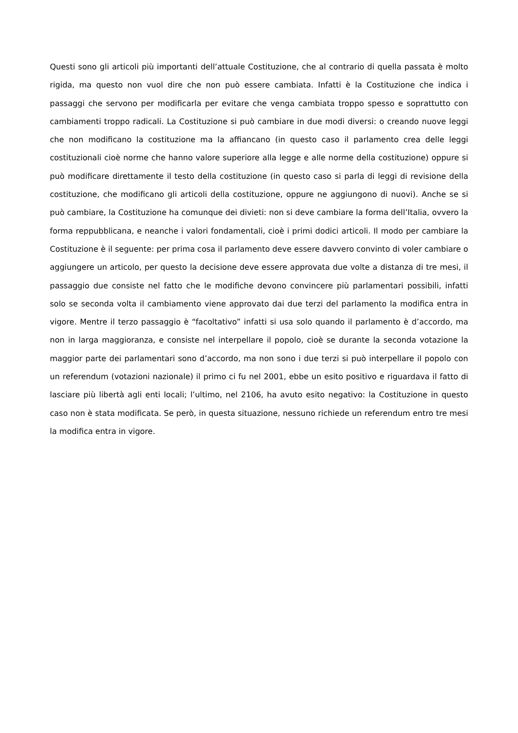Questi sono gli articoli più importanti dell’attuale Costituzione, che al contrario di quella passata è molto rigida, ma questo non vuol dire che non può essere cambiata. Infatti è la Costituzione che indica i passaggi che servono per modificarla per evitare che venga cambiata troppo spesso e soprattutto con cambiamenti troppo radicali. La Costituzione si può cambiare in due modi diversi: o creando nuove leggi che non modificano la costituzione ma la affiancano (in questo caso il parlamento crea delle leggi costituzionali cioè norme che hanno valore superiore alla legge e alle norme della costituzione) oppure si può modificare direttamente il testo della costituzione (in questo caso si parla di leggi di revisione della costituzione, che modificano gli articoli della costituzione, oppure ne aggiungono di nuovi). Anche se si può cambiare, la Costituzione ha comunque dei divieti: non si deve cambiare la forma dell’Italia, ovvero la forma reppubblicana, e neanche i valori fondamentali, cioè i primi dodici articoli. Il modo per cambiare la Costituzione è il seguente: per prima cosa il parlamento deve essere davvero convinto di voler cambiare o aggiungere un articolo, per questo la decisione deve essere approvata due volte a distanza di tre mesi, il passaggio due consiste nel fatto che le modifiche devono convincere più parlamentari possibili, infatti solo se seconda volta il cambiamento viene approvato dai due terzi del parlamento la modifica entra in vigore. Mentre il terzo passaggio è “facoltativo” infatti si usa solo quando il parlamento è d’accordo, ma non in larga maggioranza, e consiste nel interpellare il popolo, cioè se durante la seconda votazione la maggior parte dei parlamentari sono d’accordo, ma non sono i due terzi si può interpellare il popolo con un referendum (votazioni nazionale) il primo ci fu nel 2001, ebbe un esito positivo e riguardava il fatto di lasciare più libertà agli enti locali; l’ultimo, nel 2106, ha avuto esito negativo: la Costituzione in questo caso non è stata modificata. Se però, in questa situazione, nessuno richiede un referendum entro tre mesi la modifica entra in vigore.